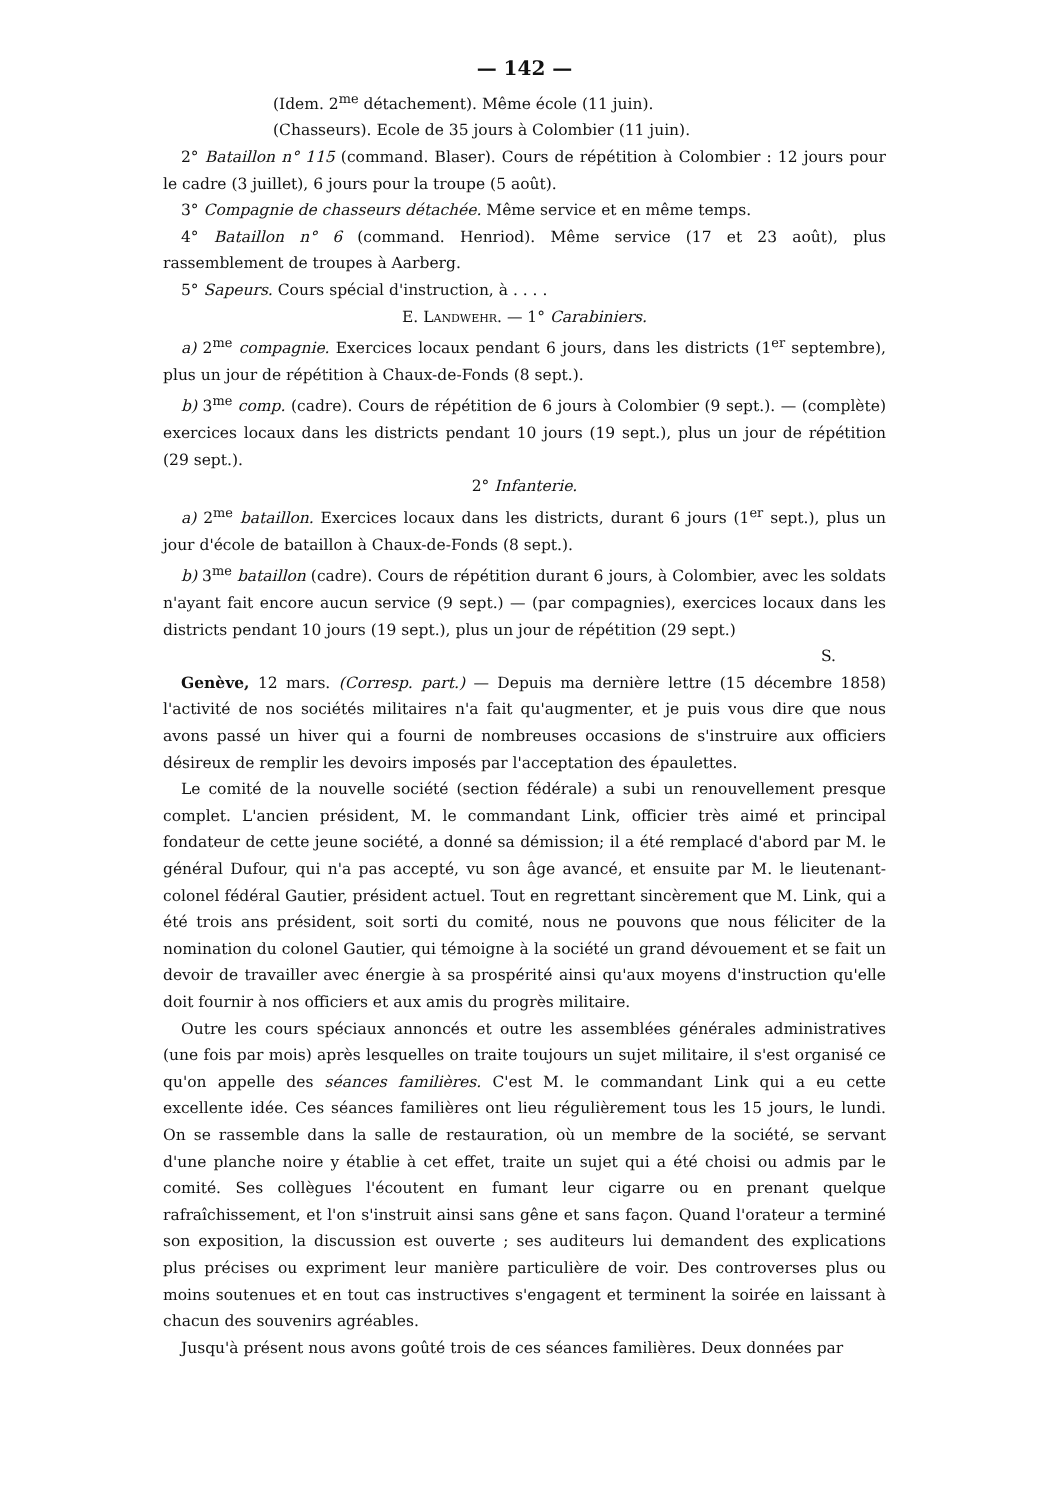— 142 —
(Idem. 2<sup>me</sup> détachement). Même école (11 juin).
(Chasseurs). Ecole de 35 jours à Colombier (11 juin).
2° Bataillon n° 115 (command. Blaser). Cours de répétition à Colombier : 12 jours pour le cadre (3 juillet), 6 jours pour la troupe (5 août).
3° Compagnie de chasseurs détachée. Même service et en même temps.
4° Bataillon n° 6 (command. Henriod). Même service (17 et 23 août), plus rassemblement de troupes à Aarberg.
5° Sapeurs. Cours spécial d'instruction, à . . . .
E. Landwehr. — 1° Carabiniers.
a) 2<sup>me</sup> compagnie. Exercices locaux pendant 6 jours, dans les districts (1<sup>er</sup> septembre), plus un jour de répétition à Chaux-de-Fonds (8 sept.).
b) 3<sup>me</sup> comp. (cadre). Cours de répétition de 6 jours à Colombier (9 sept.). — (complète) exercices locaux dans les districts pendant 10 jours (19 sept.), plus un jour de répétition (29 sept.).
2° Infanterie.
a) 2<sup>me</sup> bataillon. Exercices locaux dans les districts, durant 6 jours (1<sup>er</sup> sept.), plus un jour d'école de bataillon à Chaux-de-Fonds (8 sept.).
b) 3<sup>me</sup> bataillon (cadre). Cours de répétition durant 6 jours, à Colombier, avec les soldats n'ayant fait encore aucun service (9 sept.) — (par compagnies), exercices locaux dans les districts pendant 10 jours (19 sept.), plus un jour de répétition (29 sept.)
S.
Genève, 12 mars. (Corresp. part.) — Depuis ma dernière lettre (15 décembre 1858) l'activité de nos sociétés militaires n'a fait qu'augmenter, et je puis vous dire que nous avons passé un hiver qui a fourni de nombreuses occasions de s'instruire aux officiers désireux de remplir les devoirs imposés par l'acceptation des épaulettes.
Le comité de la nouvelle société (section fédérale) a subi un renouvellement presque complet. L'ancien président, M. le commandant Link, officier très aimé et principal fondateur de cette jeune société, a donné sa démission; il a été remplacé d'abord par M. le général Dufour, qui n'a pas accepté, vu son âge avancé, et ensuite par M. le lieutenant-colonel fédéral Gautier, président actuel. Tout en regrettant sincèrement que M. Link, qui a été trois ans président, soit sorti du comité, nous ne pouvons que nous féliciter de la nomination du colonel Gautier, qui témoigne à la société un grand dévouement et se fait un devoir de travailler avec énergie à sa prospérité ainsi qu'aux moyens d'instruction qu'elle doit fournir à nos officiers et aux amis du progrès militaire.
Outre les cours spéciaux annoncés et outre les assemblées générales administratives (une fois par mois) après lesquelles on traite toujours un sujet militaire, il s'est organisé ce qu'on appelle des séances familières. C'est M. le commandant Link qui a eu cette excellente idée. Ces séances familières ont lieu régulièrement tous les 15 jours, le lundi. On se rassemble dans la salle de restauration, où un membre de la société, se servant d'une planche noire y établie à cet effet, traite un sujet qui a été choisi ou admis par le comité. Ses collègues l'écoutent en fumant leur cigarre ou en prenant quelque rafraîchissement, et l'on s'instruit ainsi sans gêne et sans façon. Quand l'orateur a terminé son exposition, la discussion est ouverte ; ses auditeurs lui demandent des explications plus précises ou expriment leur manière particulière de voir. Des controverses plus ou moins soutenues et en tout cas instructives s'engagent et terminent la soirée en laissant à chacun des souvenirs agréables.
Jusqu'à présent nous avons goûté trois de ces séances familières. Deux données par